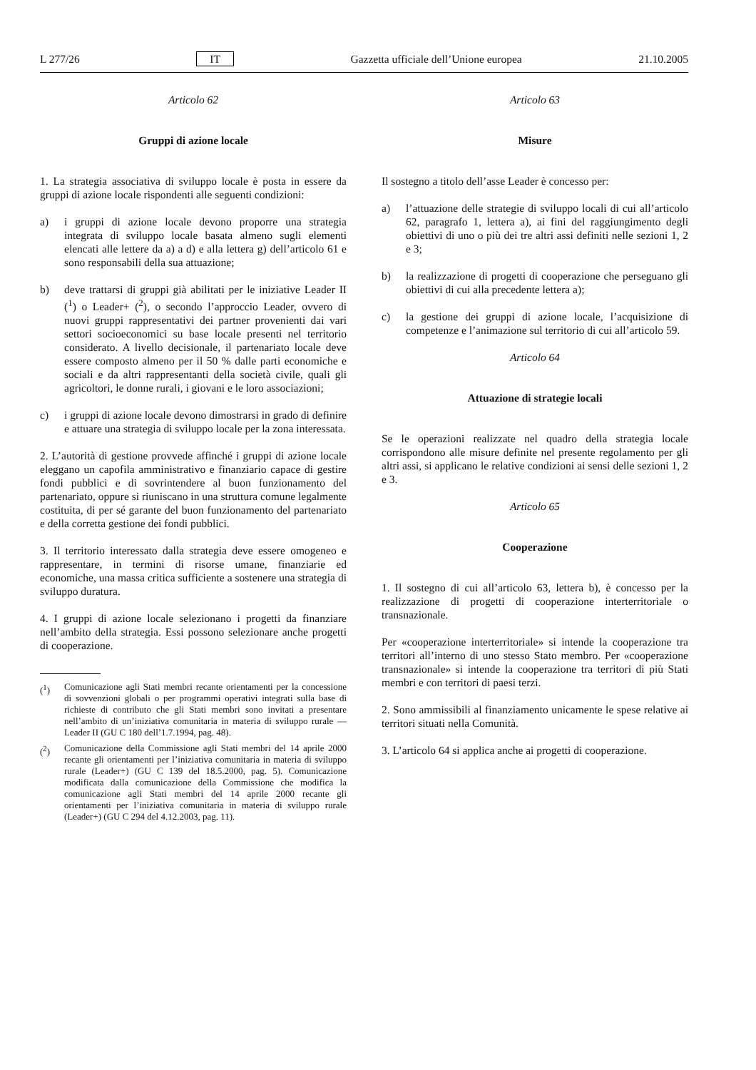L 277/26 IT Gazzetta ufficiale dell’Unione europea 21.10.2005
Articolo 62
Gruppi di azione locale
1. La strategia associativa di sviluppo locale è posta in essere da gruppi di azione locale rispondenti alle seguenti condizioni:
a) i gruppi di azione locale devono proporre una strategia integrata di sviluppo locale basata almeno sugli elementi elencati alle lettere da a) a d) e alla lettera g) dell’articolo 61 e sono responsabili della sua attuazione;
b) deve trattarsi di gruppi già abilitati per le iniziative Leader II (<sup>1</sup>) o Leader+ (<sup>2</sup>), o secondo l’approccio Leader, ovvero di nuovi gruppi rappresentativi dei partner provenienti dai vari settori socioeconomici su base locale presenti nel territorio considerato. A livello decisionale, il partenariato locale deve essere composto almeno per il 50 % dalle parti economiche e sociali e da altri rappresentanti della società civile, quali gli agricoltori, le donne rurali, i giovani e le loro associazioni;
c) i gruppi di azione locale devono dimostrarsi in grado di definire e attuare una strategia di sviluppo locale per la zona interessata.
2. L’autorità di gestione provvede affinché i gruppi di azione locale eleggano un capofila amministrativo e finanziario capace di gestire fondi pubblici e di sovrintendere al buon funzionamento del partenariato, oppure si riuniscano in una struttura comune legalmente costituita, di per sé garante del buon funzionamento del partenariato e della corretta gestione dei fondi pubblici.
3. Il territorio interessato dalla strategia deve essere omogeneo e rappresentare, in termini di risorse umane, finanziarie ed economiche, una massa critica sufficiente a sostenere una strategia di sviluppo duratura.
4. I gruppi di azione locale selezionano i progetti da finanziare nell’ambito della strategia. Essi possono selezionare anche progetti di cooperazione.
(<sup>1</sup>) Comunicazione agli Stati membri recante orientamenti per la concessione di sovvenzioni globali o per programmi operativi integrati sulla base di richieste di contributo che gli Stati membri sono invitati a presentare nell’ambito di un’iniziativa comunitaria in materia di sviluppo rurale — Leader II (GU C 180 dell’1.7.1994, pag. 48).
(<sup>2</sup>) Comunicazione della Commissione agli Stati membri del 14 aprile 2000 recante gli orientamenti per l’iniziativa comunitaria in materia di sviluppo rurale (Leader+) (GU C 139 del 18.5.2000, pag. 5). Comunicazione modificata dalla comunicazione della Commissione che modifica la comunicazione agli Stati membri del 14 aprile 2000 recante gli orientamenti per l’iniziativa comunitaria in materia di sviluppo rurale (Leader+) (GU C 294 del 4.12.2003, pag. 11).
Articolo 63
Misure
Il sostegno a titolo dell’asse Leader è concesso per:
a) l’attuazione delle strategie di sviluppo locali di cui all’articolo 62, paragrafo 1, lettera a), ai fini del raggiungimento degli obiettivi di uno o più dei tre altri assi definiti nelle sezioni 1, 2 e 3;
b) la realizzazione di progetti di cooperazione che perseguano gli obiettivi di cui alla precedente lettera a);
c) la gestione dei gruppi di azione locale, l’acquisizione di competenze e l’animazione sul territorio di cui all’articolo 59.
Articolo 64
Attuazione di strategie locali
Se le operazioni realizzate nel quadro della strategia locale corrispondono alle misure definite nel presente regolamento per gli altri assi, si applicano le relative condizioni ai sensi delle sezioni 1, 2 e 3.
Articolo 65
Cooperazione
1. Il sostegno di cui all’articolo 63, lettera b), è concesso per la realizzazione di progetti di cooperazione interterritoriale o transnazionale.
Per «cooperazione interterritoriale» si intende la cooperazione tra territori all’interno di uno stesso Stato membro. Per «cooperazione transnazionale» si intende la cooperazione tra territori di più Stati membri e con territori di paesi terzi.
2. Sono ammissibili al finanziamento unicamente le spese relative ai territori situati nella Comunità.
3. L’articolo 64 si applica anche ai progetti di cooperazione.